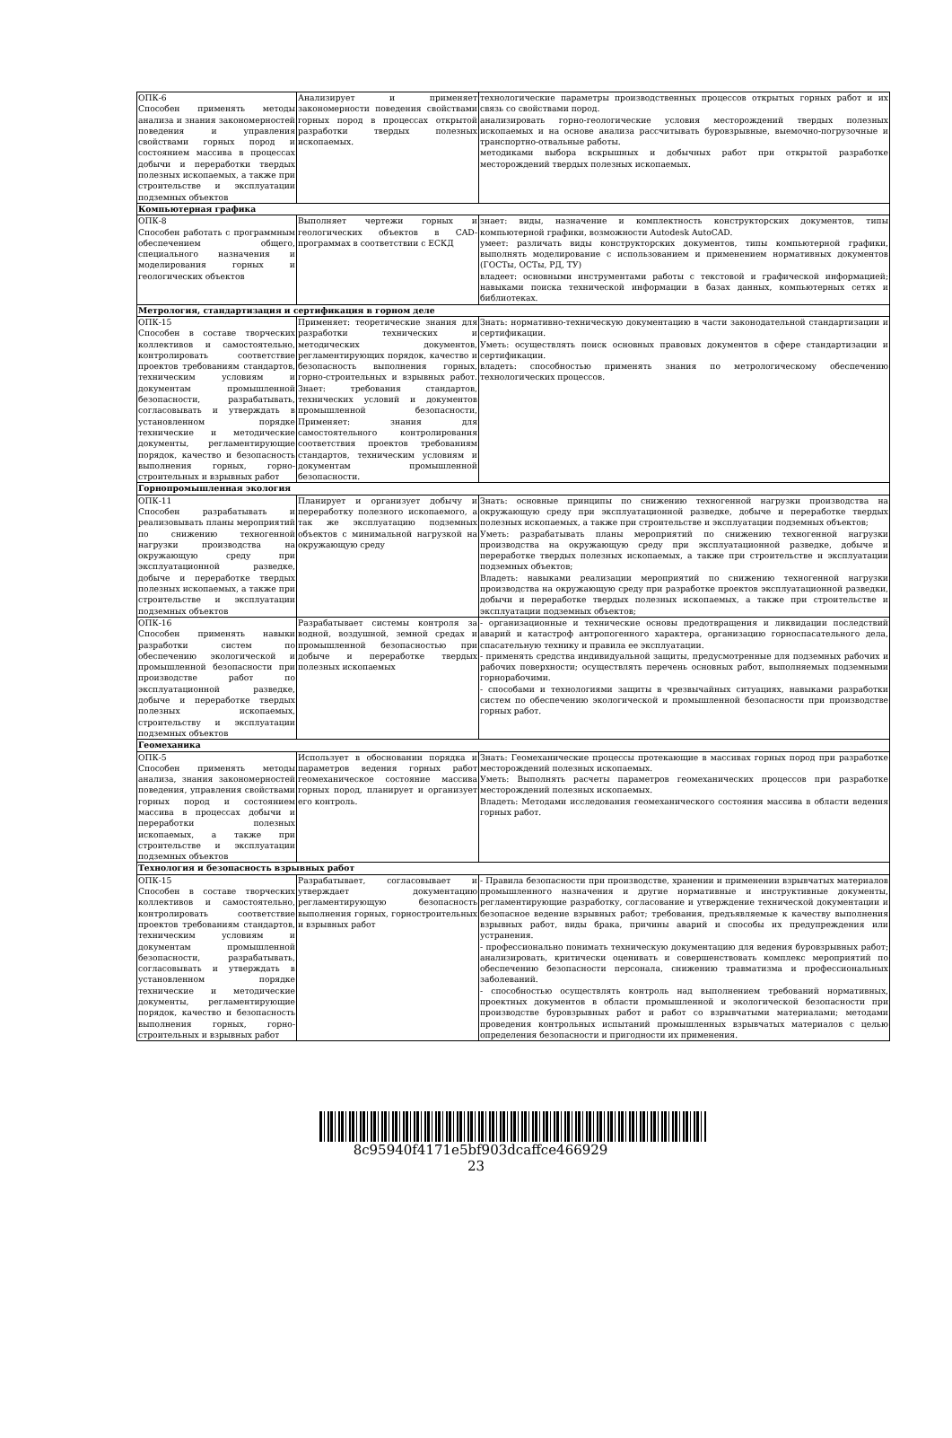| ОПК-6 Способен применять методы анализа и знания закономерностей поведения и управления свойствами горных пород и состоянием массива в процессах добычи и переработки твердых полезных ископаемых, а также при строительстве и эксплуатации подземных объектов | Анализирует и применяет закономерности поведения свойствами горных пород в процессах открытой разработки твердых полезных ископаемых. | технологические параметры производственных процессов открытых горных работ и их связь со свойствами пород. анализировать горно-геологические условия месторождений твердых полезных ископаемых и на основе анализа рассчитывать буровзрывные, выемочно-погрузочные и транспортно-отвальные работы. методиками выбора вскрышных и добычных работ при открытой разработке месторождений твердых полезных ископаемых. |
| Компьютерная графика | | |
| ОПК-8 Способен работать с программным обеспечением общего, специального назначения и моделирования горных и геологических объектов | Выполняет чертежи горных и геологических объектов в CAD-программах в соответствии с ЕСКД | знает: виды, назначение и комплектность конструкторских документов, типы компьютерной графики, возможности Autodesk AutoCAD. умеет: различать виды конструкторских документов, типы компьютерной графики, выполнять моделирование с использованием и применением нормативных документов (ГОСТы, ОСТы, РД, ТУ) владеет: основными инструментами работы с текстовой и графической информацией; навыками поиска технической информации в базах данных, компьютерных сетях и библиотеках. |
| Метрология, стандартизация и сертификация в горном деле | | |
| ОПК-15 Способен в составе творческих коллективов и самостоятельно, контролировать соответствие проектов требованиям стандартов, техническим условиям и документам промышленной безопасности, разрабатывать, согласовывать и утверждать в установленном порядке технические и методические документы, регламентирующие порядок, качество и безопасность выполнения горных, горно-строительных и взрывных работ | Применяет: теоретические знания для разработки технических и методических документов, регламентирующих порядок, качество и безопасность выполнения горных, горно-строительных и взрывных работ. Знает: требования стандартов, технических условий и документов промышленной безопасности, Применяет: знания для самостоятельного контролирования соответствия проектов требованиям стандартов, техническим условиям и документам промышленной безопасности. | Знать: нормативно-техническую документацию в части законодательной стандартизации и сертификации. Уметь: осуществлять поиск основных правовых документов в сфере стандартизации и сертификации. владеть: способностью применять знания по метрологическому обеспечению технологических процессов. |
| Горнопромышленная экология | | |
| ОПК-11 Способен разрабатывать и реализовывать планы мероприятий по снижению техногенной нагрузки производства на окружающую среду при эксплуатационной разведке, добыче и переработке твердых полезных ископаемых, а также при строительстве и эксплуатации подземных объектов | Планирует и организует добычу и переработку полезного ископаемого, а так же эксплуатацию подземных объектов с минимальной нагрузкой на окружающую среду | Знать: основные принципы по снижению техногенной нагрузки производства на окружающую среду при эксплуатационной разведке, добыче и переработке твердых полезных ископаемых, а также при строительстве и эксплуатации подземных объектов; Уметь: разрабатывать планы мероприятий по снижению техногенной нагрузки производства на окружающую среду при эксплуатационной разведке, добыче и переработке твердых полезных ископаемых, а также при строительстве и эксплуатации подземных объектов; Владеть: навыками реализации мероприятий по снижению техногенной нагрузки производства на окружающую среду при разработке проектов эксплуатационной разведки, добычи и переработке твердых полезных ископаемых, а также при строительстве и эксплуатации подземных объектов; |
| ОПК-16 Способен применять навыки разработки систем по обеспечению экологической и промышленной безопасности при производстве работ по эксплуатационной разведке, добыче и переработке твердых полезных ископаемых, строительству и эксплуатации подземных объектов | Разрабатывает системы контроля за водной, воздушной, земной средах и промышленной безопасностью при добыче и переработке твердых полезных ископаемых | - организационные и технические основы предотвращения и ликвидации последствий аварий и катастроф антропогенного характера, организацию горноспасательного дела, спасательную технику и правила ее эксплуатации. - применять средства индивидуальной защиты, предусмотренные для подземных рабочих и рабочих поверхности; осуществлять перечень основных работ, выполняемых подземными горнорабочими. - способами и технологиями защиты в чрезвычайных ситуациях, навыками разработки систем по обеспечению экологической и промышленной безопасности при производстве горных работ. |
| Геомеханика | | |
| ОПК-5 Способен применять методы анализа, знания закономерностей поведения, управления свойствами горных пород и состоянием массива в процессах добычи и переработки полезных ископаемых, а также при строительстве и эксплуатации подземных объектов | Использует в обосновании порядка и параметров ведения горных работ геомеханическое состояние массива горных пород, планирует и организует его контроль. | Знать: Геомеханические процессы протекающие в массивах горных пород при разработке месторождений полезных ископаемых. Уметь: Выполнять расчеты параметров геомеханических процессов при разработке месторождений полезных ископаемых. Владеть: Методами исследования геомеханического состояния массива в области ведения горных работ. |
| Технология и безопасность взрывных работ | | |
| ОПК-15 Способен в составе творческих коллективов и самостоятельно, контролировать соответствие проектов требованиям стандартов, техническим условиям и документам промышленной безопасности, разрабатывать, согласовывать и утверждать в установленном порядке технические и методические документы, регламентирующие порядок, качество и безопасность выполнения горных, горно-строительных и взрывных работ | Разрабатывает, согласовывает и утверждает документацию регламентирующую безопасность выполнения горных, горностроительных и взрывных работ | - Правила безопасности при производстве, хранении и применении взрывчатых материалов промышленного назначения и другие нормативные и инструктивные документы, регламентирующие разработку, согласование и утверждение технической документации и безопасное ведение взрывных работ; требования, предъявляемые к качеству выполнения взрывных работ, виды брака, причины аварий и способы их предупреждения или устранения. - профессионально понимать техническую документацию для ведения буровзрывных работ; анализировать, критически оценивать и совершенствовать комплекс мероприятий по обеспечению безопасности персонала, снижению травматизма и профессиональных заболеваний. - способностью осуществлять контроль над выполнением требований нормативных, проектных документов в области промышленной и экологической безопасности при производстве буровзрывных работ и работ со взрывчатыми материалами; методами проведения контрольных испытаний промышленных взрывчатых материалов с целью определения безопасности и пригодности их применения. |
8c95940f4171e5bf903dcaffce466929
23